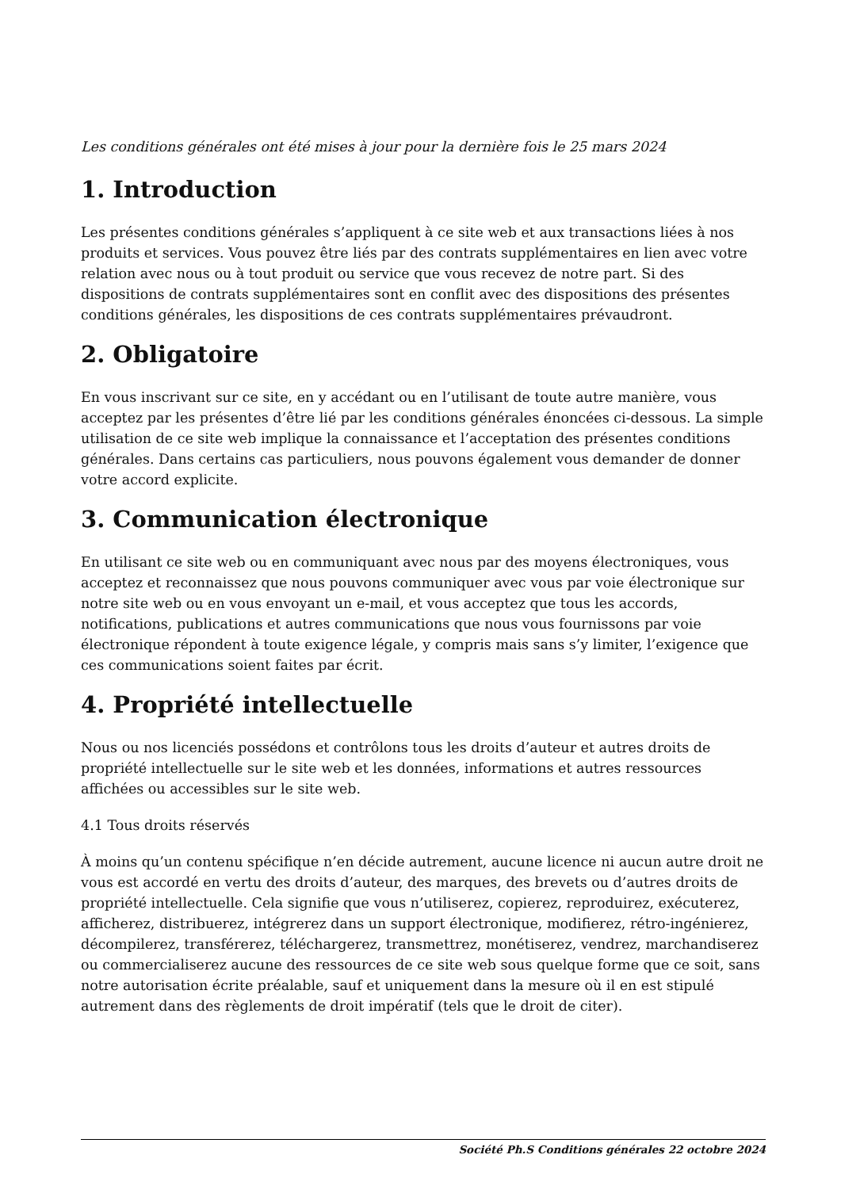Les conditions générales ont été mises à jour pour la dernière fois le 25 mars 2024
1. Introduction
Les présentes conditions générales s’appliquent à ce site web et aux transactions liées à nos produits et services. Vous pouvez être liés par des contrats supplémentaires en lien avec votre relation avec nous ou à tout produit ou service que vous recevez de notre part. Si des dispositions de contrats supplémentaires sont en conflit avec des dispositions des présentes conditions générales, les dispositions de ces contrats supplémentaires prévaudront.
2. Obligatoire
En vous inscrivant sur ce site, en y accédant ou en l’utilisant de toute autre manière, vous acceptez par les présentes d’être lié par les conditions générales énoncées ci-dessous. La simple utilisation de ce site web implique la connaissance et l’acceptation des présentes conditions générales. Dans certains cas particuliers, nous pouvons également vous demander de donner votre accord explicite.
3. Communication électronique
En utilisant ce site web ou en communiquant avec nous par des moyens électroniques, vous acceptez et reconnaissez que nous pouvons communiquer avec vous par voie électronique sur notre site web ou en vous envoyant un e-mail, et vous acceptez que tous les accords, notifications, publications et autres communications que nous vous fournissons par voie électronique répondent à toute exigence légale, y compris mais sans s’y limiter, l’exigence que ces communications soient faites par écrit.
4. Propriété intellectuelle
Nous ou nos licenciés possédons et contrôlons tous les droits d’auteur et autres droits de propriété intellectuelle sur le site web et les données, informations et autres ressources affichées ou accessibles sur le site web.
4.1 Tous droits réservés
À moins qu’un contenu spécifique n’en décide autrement, aucune licence ni aucun autre droit ne vous est accordé en vertu des droits d’auteur, des marques, des brevets ou d’autres droits de propriété intellectuelle. Cela signifie que vous n’utiliserez, copierez, reproduirez, exécuterez, afficherez, distribuerez, intégrerez dans un support électronique, modifierez, rétro-ingénierez, décompilerez, transférerez, téléchargerez, transmettrez, monétiserez, vendrez, marchandiserez ou commercialiserez aucune des ressources de ce site web sous quelque forme que ce soit, sans notre autorisation écrite préalable, sauf et uniquement dans la mesure où il en est stipulé autrement dans des règlements de droit impératif (tels que le droit de citer).
Société Ph.S Conditions générales 22 octobre 2024